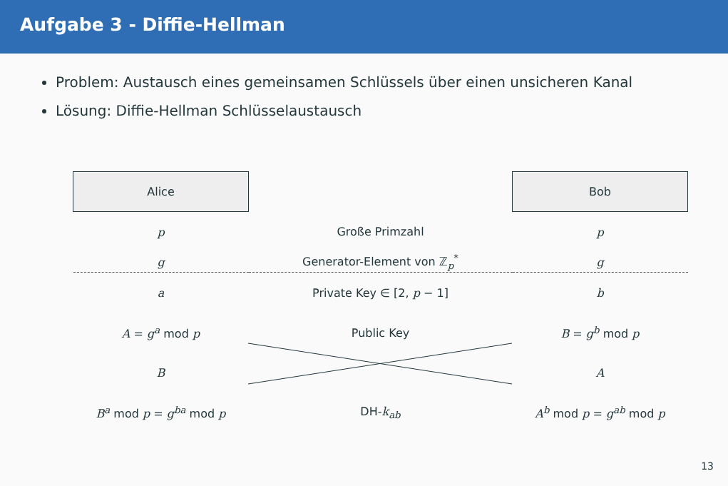Aufgabe 3 - Diffie-Hellman
Problem: Austausch eines gemeinsamen Schlüssels über einen unsicheren Kanal
Lösung: Diffie-Hellman Schlüsselaustausch
| Alice | | Bob |
| p | Große Primzahl | p |
| g | Generator-Element von ℤ<sub>p</sub><sup>*</sup> | g |
| a | Private Key ∈ [2, p − 1] | b |
| A = g<sup>a</sup> mod p | Public Key | B = g<sup>b</sup> mod p |
| B | | A |
| B<sup>a</sup> mod p = g<sup>ba</sup> mod p | DH- k<sub>ab</sub> | A<sup>b</sup> mod p = g<sup>ab</sup> mod p |
13